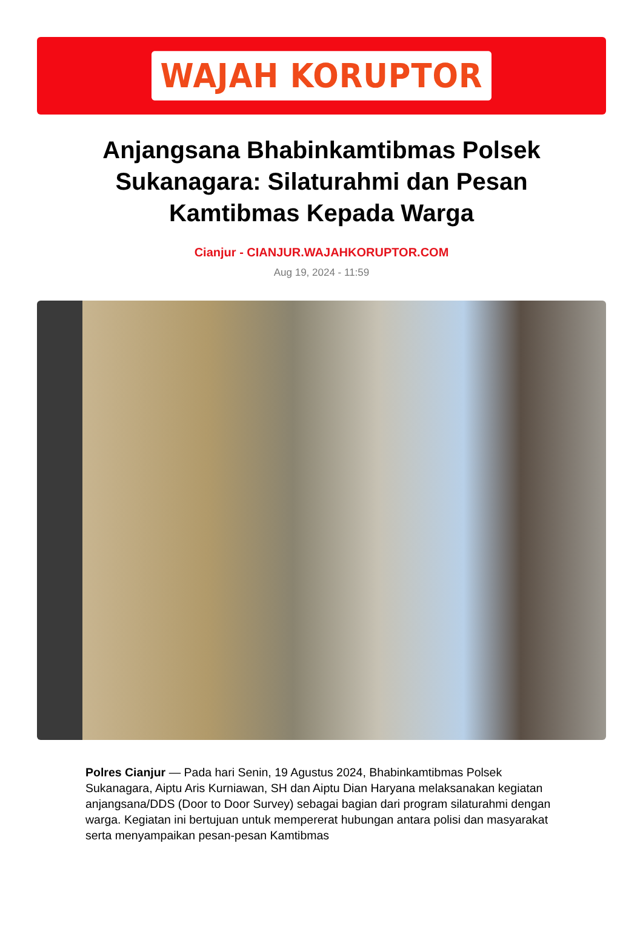WAJAH KORUPTOR
Anjangsana Bhabinkamtibmas Polsek Sukanagara: Silaturahmi dan Pesan Kamtibmas Kepada Warga
Cianjur - CIANJUR.WAJAHKORUPTOR.COM
Aug 19, 2024 - 11:59
Polres Cianjur — Pada hari Senin, 19 Agustus 2024, Bhabinkamtibmas Polsek Sukanagara, Aiptu Aris Kurniawan, SH dan Aiptu Dian Haryana melaksanakan kegiatan anjangsana/DDS (Door to Door Survey) sebagai bagian dari program silaturahmi dengan warga. Kegiatan ini bertujuan untuk mempererat hubungan antara polisi dan masyarakat serta menyampaikan pesan-pesan Kamtibmas